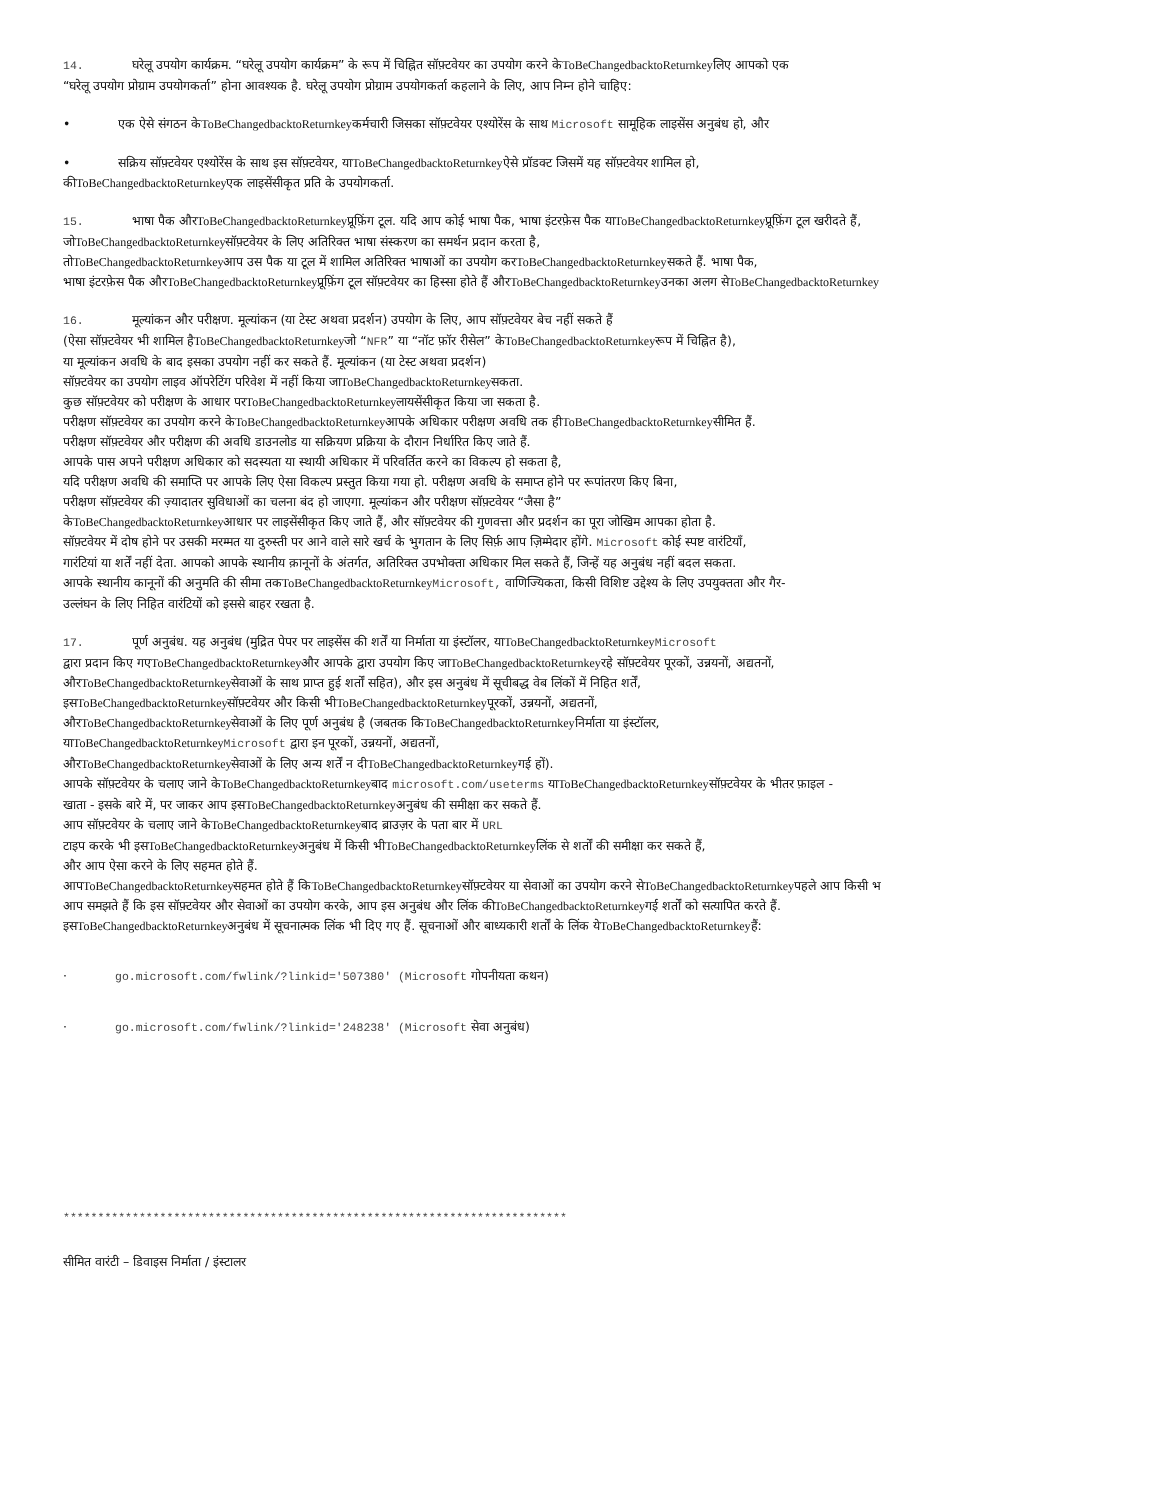14. घरेलू उपयोग कार्यक्रम. “घरेलू उपयोग कार्यक्रम” के रूप में चिह्नित सॉफ़्टवेयर का उपयोग करने केToBeChangedbacktoReturnkeyलिए आपको एक
“घरेलू उपयोग प्रोग्राम उपयोगकर्ता” होना आवश्यक है. घरेलू उपयोग प्रोग्राम उपयोगकर्ता कहलाने के लिए, आप निम्न होने चाहिए:
• एक ऐसे संगठन केToBeChangedbacktoReturnkeyकर्मचारी जिसका सॉफ़्टवेयर एश्योरेंस के साथ Microsoft सामूहिक लाइसेंस अनुबंध हो, और
• सक्रिय सॉफ़्टवेयर एश्योरेंस के साथ इस सॉफ़्टवेयर, याToBeChangedbacktoReturnkeyऐसे प्रॉडक्ट जिसमें यह सॉफ़्टवेयर शामिल हो,
कीToBeChangedbacktoReturnkeyएक लाइसेंसीकृत प्रति के उपयोगकर्ता.
15. भाषा पैक औरToBeChangedbacktoReturnkeyप्रूफ़िंग टूल. यदि आप कोई भाषा पैक, भाषा इंटरफ़ेस पैक याToBeChangedbacktoReturnkeyप्रूफ़िंग टूल खरीदते हैं,
जोToBeChangedbacktoReturnkeyसॉफ़्टवेयर के लिए अतिरिक्त भाषा संस्करण का समर्थन प्रदान करता है,
तोToBeChangedbacktoReturnkeyआप उस पैक या टूल में शामिल अतिरिक्त भाषाओं का उपयोग करToBeChangedbacktoReturnkeyसकते हैं. भाषा पैक,
भाषा इंटरफ़ेस पैक औरToBeChangedbacktoReturnkeyप्रूफ़िंग टूल सॉफ़्टवेयर का हिस्सा होते हैं औरToBeChangedbacktoReturnkeyउनका अलग सेToBeChangedbacktoReturnkey
16. मूल्यांकन और परीक्षण. मूल्यांकन (या टेस्ट अथवा प्रदर्शन) उपयोग के लिए, आप सॉफ़्टवेयर बेच नहीं सकते हैं
(ऐसा सॉफ़्टवेयर भी शामिल हैToBeChangedbacktoReturnkeyजो “NFR” या “नॉट फ़ॉर रीसेल” केToBeChangedbacktoReturnkeyरूप में चिह्नित है),
या मूल्यांकन अवधि के बाद इसका उपयोग नहीं कर सकते हैं. मूल्यांकन (या टेस्ट अथवा प्रदर्शन)
सॉफ़्टवेयर का उपयोग लाइव ऑपरेटिंग परिवेश में नहीं किया जाToBeChangedbacktoReturnkeyसकता.
कुछ सॉफ़्टवेयर को परीक्षण के आधार परToBeChangedbacktoReturnkeyलायसेंसीकृत किया जा सकता है.
परीक्षण सॉफ़्टवेयर का उपयोग करने केToBeChangedbacktoReturnkeyआपके अधिकार परीक्षण अवधि तक हीToBeChangedbacktoReturnkeyसीमित हैं.
परीक्षण सॉफ़्टवेयर और परीक्षण की अवधि डाउनलोड या सक्रियण प्रक्रिया के दौरान निर्धारित किए जाते हैं.
आपके पास अपने परीक्षण अधिकार को सदस्यता या स्थायी अधिकार में परिवर्तित करने का विकल्प हो सकता है,
यदि परीक्षण अवधि की समाप्ति पर आपके लिए ऐसा विकल्प प्रस्तुत किया गया हो. परीक्षण अवधि के समाप्त होने पर रूपांतरण किए बिना,
परीक्षण सॉफ़्टवेयर की ज़्यादातर सुविधाओं का चलना बंद हो जाएगा. मूल्यांकन और परीक्षण सॉफ़्टवेयर “जैसा है”
केToBeChangedbacktoReturnkeyआधार पर लाइसेंसीकृत किए जाते हैं, और सॉफ़्टवेयर की गुणवत्ता और प्रदर्शन का पूरा जोखिम आपका होता है.
सॉफ़्टवेयर में दोष होने पर उसकी मरम्मत या दुरुस्ती पर आने वाले सारे खर्च के भुगतान के लिए सिर्फ़ आप ज़िम्मेदार होंगे. Microsoft कोई स्पष्ट वारंटियाँ,
गारंटियां या शर्तें नहीं देता. आपको आपके स्थानीय क़ानूनों के अंतर्गत, अतिरिक्त उपभोक्ता अधिकार मिल सकते हैं, जिन्हें यह अनुबंध नहीं बदल सकता.
आपके स्थानीय कानूनों की अनुमति की सीमा तकToBeChangedbacktoReturnkey Microsoft, वाणिज्यिकता, किसी विशिष्ट उद्देश्य के लिए उपयुक्तता और गैर-
उल्लंघन के लिए निहित वारंटियों को इससे बाहर रखता है.
17. पूर्ण अनुबंध. यह अनुबंध (मुद्रित पेपर पर लाइसेंस की शर्तें या निर्माता या इंस्टॉलर, याToBeChangedbacktoReturnkey Microsoft
द्वारा प्रदान किए गएToBeChangedbacktoReturnkeyऔर आपके द्वारा उपयोग किए जाToBeChangedbacktoReturnkeyरहे सॉफ़्टवेयर पूरकों, उन्नयनों, अद्यतनों,
औरToBeChangedbacktoReturnkeyसेवाओं के साथ प्राप्त हुई शर्तों सहित), और इस अनुबंध में सूचीबद्ध वेब लिंकों में निहित शर्तें,
इसToBeChangedbacktoReturnkeyसॉफ़्टवेयर और किसी भीToBeChangedbacktoReturnkeyपूरकों, उन्नयनों, अद्यतनों,
औरToBeChangedbacktoReturnkeyसेवाओं के लिए पूर्ण अनुबंध है (जबतक किToBeChangedbacktoReturnkeyनिर्माता या इंस्टॉलर,
याToBeChangedbacktoReturnkey Microsoft द्वारा इन पूरकों, उन्नयनों, अद्यतनों,
औरToBeChangedbacktoReturnkeyसेवाओं के लिए अन्य शर्तें न दीToBeChangedbacktoReturnkeyगई हों).
आपके सॉफ़्टवेयर के चलाए जाने केToBeChangedbacktoReturnkeyबाद microsoft.com/useterms याToBeChangedbacktoReturnkeyसॉफ़्टवेयर के भीतर फ़ाइल -
खाता - इसके बारे में, पर जाकर आप इसToBeChangedbacktoReturnkeyअनुबंध की समीक्षा कर सकते हैं.
आप सॉफ़्टवेयर के चलाए जाने केToBeChangedbacktoReturnkeyबाद ब्राउज़र के पता बार में URL
टाइप करके भी इसToBeChangedbacktoReturnkeyअनुबंध में किसी भीToBeChangedbacktoReturnkeyलिंक से शर्तों की समीक्षा कर सकते हैं,
और आप ऐसा करने के लिए सहमत होते हैं.
आपToBeChangedbacktoReturnkeyसहमत होते हैं किToBeChangedbacktoReturnkeyसॉफ़्टवेयर या सेवाओं का उपयोग करने सेToBeChangedbacktoReturnkeyपहले आप किसी भ
आप समझते हैं कि इस सॉफ़्टवेयर और सेवाओं का उपयोग करके, आप इस अनुबंध और लिंक कीToBeChangedbacktoReturnkeyगई शर्तों को सत्यापित करते हैं.
इसToBeChangedbacktoReturnkeyअनुबंध में सूचनात्मक लिंक भी दिए गए हैं. सूचनाओं और बाध्यकारी शर्तों के लिंक येToBeChangedbacktoReturnkeyहैं:
· go.microsoft.com/fwlink/?linkid='507380' (Microsoft गोपनीयता कथन)
· go.microsoft.com/fwlink/?linkid='248238' (Microsoft सेवा अनुबंध)
*************************************************************************
सीमित वारंटी – डिवाइस निर्माता / इंस्टालर